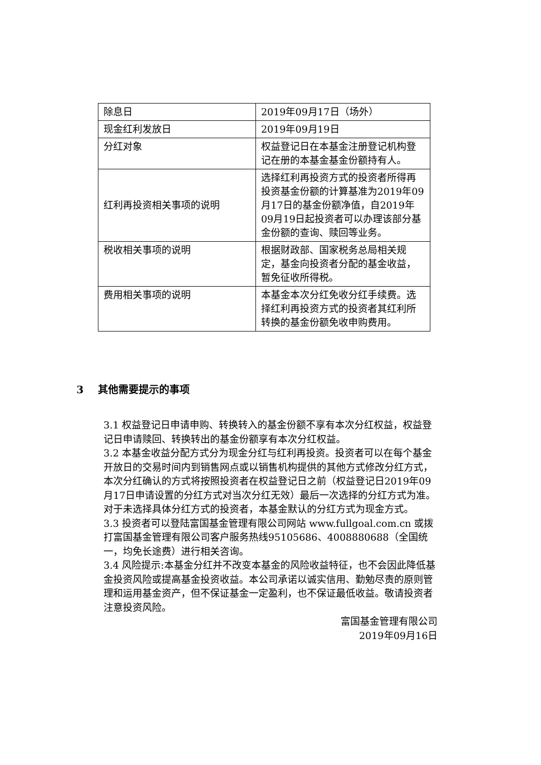| 除息日 | 2019年09月17日（场外） |
| 现金红利发放日 | 2019年09月19日 |
| 分红对象 | 权益登记日在本基金注册登记机构登记在册的本基金基金份额持有人。 |
| 红利再投资相关事项的说明 | 选择红利再投资方式的投资者所得再投资基金份额的计算基准为2019年09月17日的基金份额净值，自2019年09月19日起投资者可以办理该部分基金份额的查询、赎回等业务。 |
| 税收相关事项的说明 | 根据财政部、国家税务总局相关规定，基金向投资者分配的基金收益，暂免征收所得税。 |
| 费用相关事项的说明 | 本基金本次分红免收分红手续费。选择红利再投资方式的投资者其红利所转换的基金份额免收申购费用。 |
3 其他需要提示的事项
3.1 权益登记日申请申购、转换转入的基金份额不享有本次分红权益，权益登记日申请赎回、转换转出的基金份额享有本次分红权益。
3.2 本基金收益分配方式分为现金分红与红利再投资。投资者可以在每个基金开放日的交易时间内到销售网点或以销售机构提供的其他方式修改分红方式，本次分红确认的方式将按照投资者在权益登记日之前（权益登记日2019年09月17日申请设置的分红方式对当次分红无效）最后一次选择的分红方式为准。对于未选择具体分红方式的投资者，本基金默认的分红方式为现金方式。
3.3 投资者可以登陆富国基金管理有限公司网站 www.fullgoal.com.cn 或拨打富国基金管理有限公司客户服务热线95105686、4008880688（全国统一，均免长途费）进行相关咨询。
3.4 风险提示:本基金分红并不改变本基金的风险收益特征，也不会因此降低基金投资风险或提高基金投资收益。本公司承诺以诚实信用、勤勉尽责的原则管理和运用基金资产，但不保证基金一定盈利，也不保证最低收益。敬请投资者注意投资风险。
富国基金管理有限公司
2019年09月16日